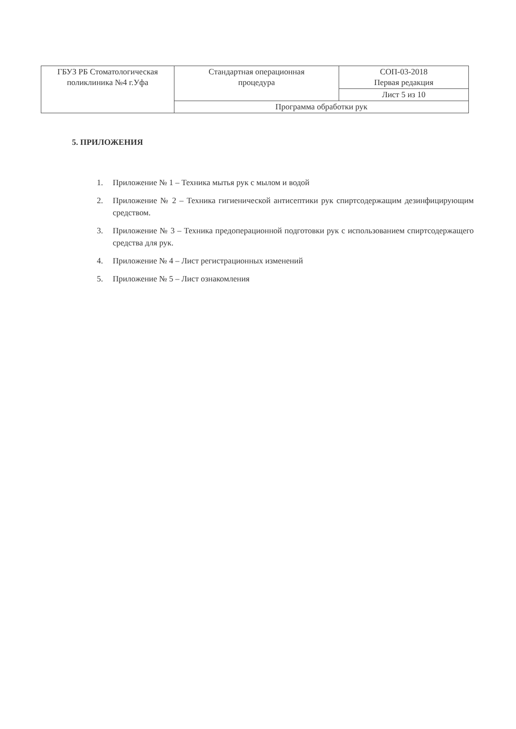| ГБУЗ РБ Стоматологическая поликлиника №4 г.Уфа | Стандартная операционная процедура | СОП-03-2018 Первая редакция |
| | | Лист 5 из 10 |
| | Программа обработки рук | |
5. ПРИЛОЖЕНИЯ
1. Приложение № 1 – Техника мытья рук с мылом и водой
2. Приложение № 2 – Техника гигиенической антисептики рук спиртсодержащим дезинфицирующим средством.
3. Приложение № 3 – Техника предоперационной подготовки рук с использованием спиртсодержащего средства для рук.
4. Приложение № 4 – Лист регистрационных изменений
5. Приложение № 5 – Лист ознакомления